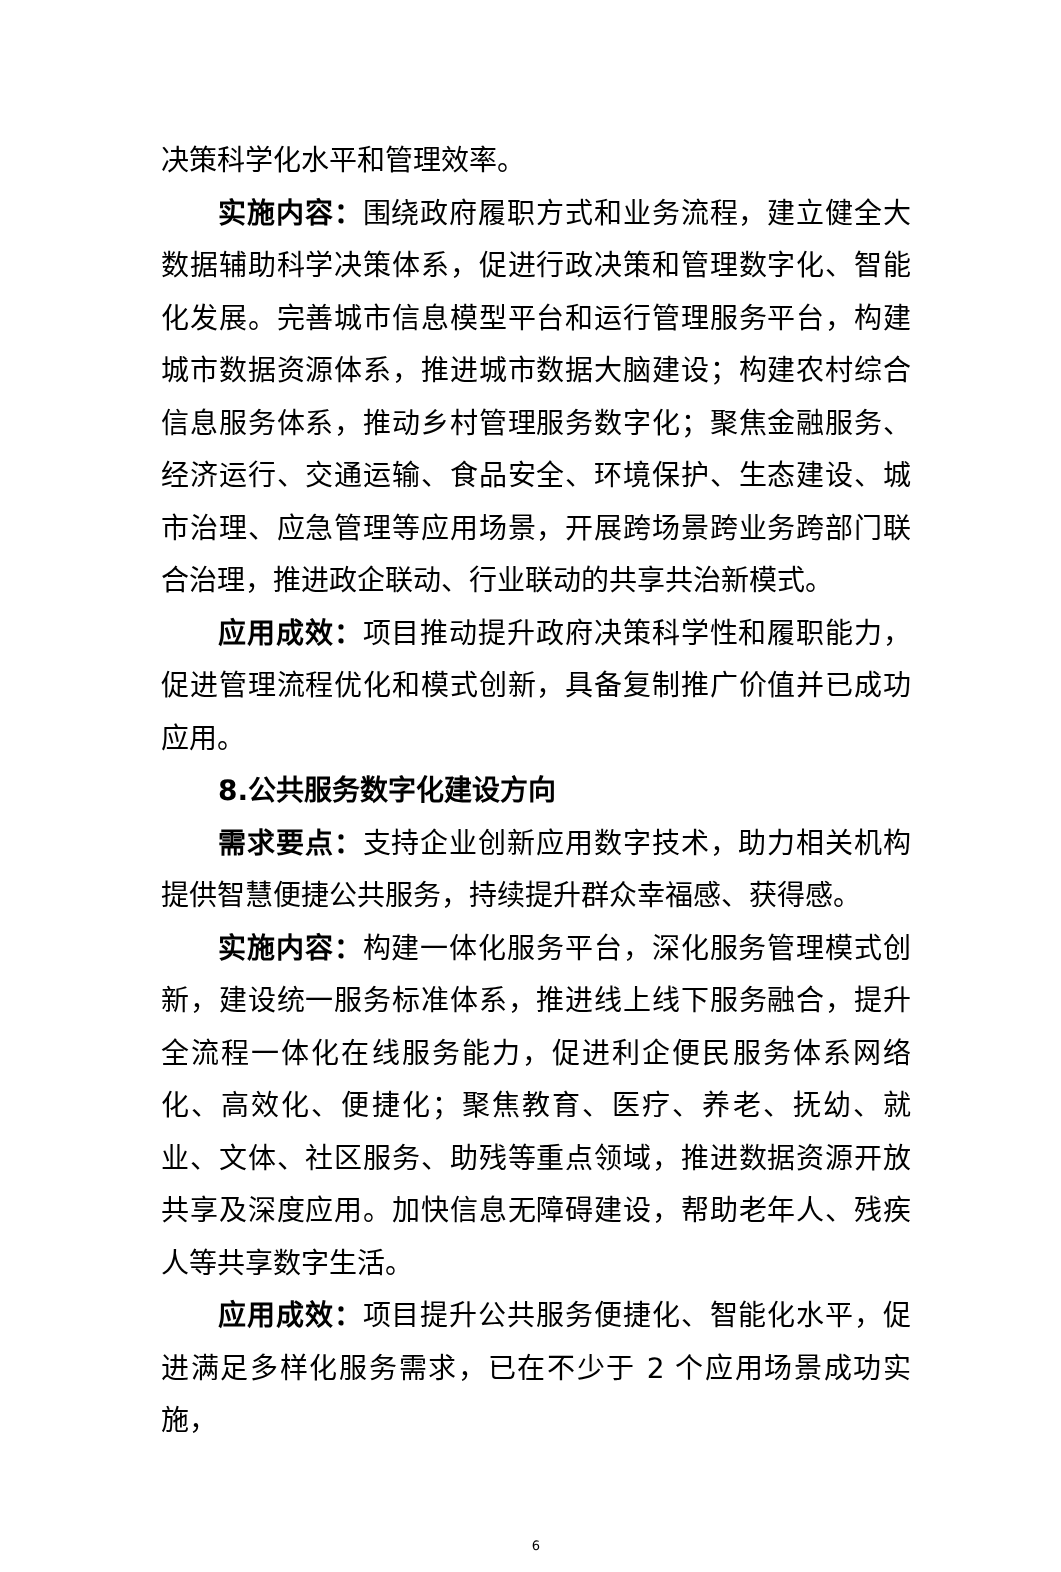决策科学化水平和管理效率。
实施内容：围绕政府履职方式和业务流程，建立健全大数据辅助科学决策体系，促进行政决策和管理数字化、智能化发展。完善城市信息模型平台和运行管理服务平台，构建城市数据资源体系，推进城市数据大脑建设；构建农村综合信息服务体系，推动乡村管理服务数字化；聚焦金融服务、经济运行、交通运输、食品安全、环境保护、生态建设、城市治理、应急管理等应用场景，开展跨场景跨业务跨部门联合治理，推进政企联动、行业联动的共享共治新模式。
应用成效：项目推动提升政府决策科学性和履职能力，促进管理流程优化和模式创新，具备复制推广价值并已成功应用。
8.公共服务数字化建设方向
需求要点：支持企业创新应用数字技术，助力相关机构提供智慧便捷公共服务，持续提升群众幸福感、获得感。
实施内容：构建一体化服务平台，深化服务管理模式创新，建设统一服务标准体系，推进线上线下服务融合，提升全流程一体化在线服务能力，促进利企便民服务体系网络化、高效化、便捷化；聚焦教育、医疗、养老、抚幼、就业、文体、社区服务、助残等重点领域，推进数据资源开放共享及深度应用。加快信息无障碍建设，帮助老年人、残疾人等共享数字生活。
应用成效：项目提升公共服务便捷化、智能化水平，促进满足多样化服务需求，已在不少于 2 个应用场景成功实施，
6